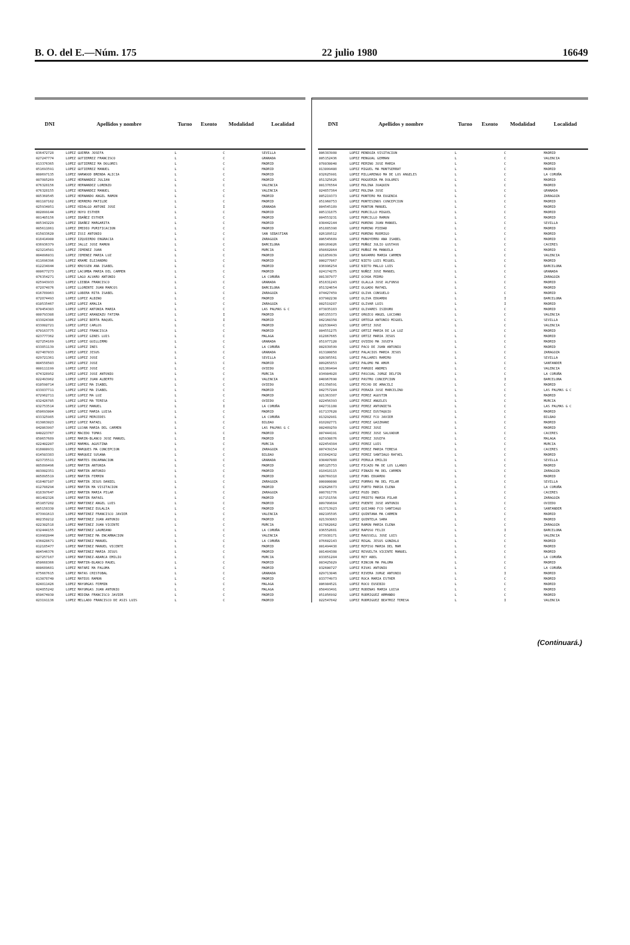B. O. del E.—Núm. 175 22 julio 1980 16649
| DNI | Apellidos y nombre | Turno | Exento | Modalidad | Localidad |
| --- | --- | --- | --- | --- | --- |
| 036472728 | LOPEZ GUERRA JOSEFA | L | | C | SEVILLA |
| 027247774 | LOPEZ GUTIERREZ FRANCISCO | L | | C | GRANADA |
| 013376365 | LOPEZ GUTIERREZ MA DOLORES | L | | C | MADRID |
| 051693591 | LOPEZ GUTIERREZ MANUEL | L | | C | MADRID |
| 000697135 | LOPEZ HARWOOD BRENDA ALICIA | L | | C | MADRID |
| 007805269 | LOPEZ HERNANDEZ JULIAN | L | | C | MADRID |
| 076328156 | LOPEZ HERNANDEZ LORENZO | L | | C | VALENCIA |
| 076328155 | LOPEZ HERNANDEZ MANUEL | L | | C | VALENCIA |
| 005360545 | LOPEZ HERNANDO ANGEL RAMON | L | | C | MADRID |
| 001107162 | LOPEZ HERRERO MATILDE | L | | C | MADRID |
| 025934051 | LOPEZ HIDALGO ANTONI JOSE | L | | I | GRANADA |
| 002099144 | LOPEZ HOYO ESTHER | L | | C | MADRID |
| 001405156 | LOPEZ IBAÑEZ ESTHER | L | | C | MADRID |
| 005343229 | LOPEZ IBAÑEZ MARGARITA | L | | C | MADRID |
| 005611861 | LOPEZ IMEDIO PURIFICACION | L | | C | MADRID |
| 015033620 | LOPEZ ISSI ANTONIO | L | | C | SAN SEBASTIAN |
| 018414900 | LOPEZ IZQUIERDO ENGRACIA | L | | C | ZARAGOZA |
| 036936379 | LOPEZ JALLE JOSE RAMON | L | | C | BARCELONA |
| 023214501 | LOPEZ JIMENEZ JUAN | L | | C | MURCIA |
| 004096031 | LOPEZ JIMENEZ MARIA LUZ | L | | C | MADRID |
| 011696396 | LOPEZ KRAME ELEJANDRO | L | | C | MADRID |
| 012234844 | LOPEZ KROSSEN ANA ISABEL | L | | C | MADRID |
| 000677273 | LOPEZ LACOMBA MARIA DEL CARMEN | L | | C | MADRID |
| 076354271 | LOPEZ LAGO ALVARO ANTONIO | L | | C | LA CORUÑA |
| 025943933 | LOPEZ LIEBDA FRANCISCO | L | | C | GRANADA |
| 072874876 | LOPEZ LLORENTE JUAN MARCOS | L | | C | BARCELONA |
| 016789963 | LOPEZ LOBERA RITA ISABEL | L | | C | ZARAGOZA |
| 072874493 | LOPEZ LOPEZ ALBINO | L | | C | MADRID |
| 010535467 | LOPEZ LOPEZ AMALIA | L | | C | ZARAGOZA |
| 070454303 | LOPEZ LOPEZ ANTONIA MARIA | L | | C | LAS PALMAS G C |
| 000793308 | LOPEZ LOPEZ ARANZAZU FATIMA | L | | I | MADRID |
| 033824308 | LOPEZ LOPEZ BERTA RAQUEL | L | | I | MADRID |
| 033802721 | LOPEZ LOPEZ CARLOS | L | | C | MADRID |
| 070163775 | LOPEZ LOPEZ FRANCISCA | L | | C | MADRID |
| 023777362 | LOPEZ LOPEZ GINES LUIS | L | | C | MALAGA |
| 027254169 | LOPEZ LOPEZ GUILLERMO | L | | C | GRANADA |
| 033851139 | LOPEZ LOPEZ INES | L | | C | LA CORUÑA |
| 027487033 | LOPEZ LOPEZ JESUS | L | | C | GRANADA |
| 029721361 | LOPEZ LOPEZ JOSE | L | | C | SEVILLA |
| 004558503 | LOPEZ LOPEZ JOSE | L | | C | MADRID |
| 000111199 | LOPEZ LOPEZ JOSE | L | | C | OVIEDO |
| 074328952 | LOPEZ LOPEZ JOSE ANTONIO | L | | C | MURCIA |
| 022493962 | LOPEZ LOPEZ JUAN ALBERTO | L | | C | VALENCIA |
| 010590714 | LOPEZ LOPEZ MA ISABEL | L | | C | OVIEDO |
| 033837711 | LOPEZ LOPEZ MA ISABEL | L | | C | MADRID |
| 072962711 | LOPEZ LOPEZ MA LUZ | L | | C | MADRID |
| 032426705 | LOPEZ LOPEZ MA TERESA | L | | C | OVIEDO |
| 032753514 | LOPEZ LOPEZ MANUEL | L | | I | LA CORUÑA |
| 050693004 | LOPEZ LOPEZ MARIA LUISA | L | | C | MADRID |
| 033325985 | LOPEZ LOPEZ MERCEDES | L | | C | LA CORUÑA |
| 013063023 | LOPEZ LOPEZ RAFAEL | L | | C | BILBAO |
| 042063997 | LOPEZ LUJAN MARIA DEL CARMEN | L | | C | LAS PALMAS G C |
| 040223767 | LOPEZ MACEDO TOMAS | L | | C | MADRID |
| 050657689 | LOPEZ MARIN-BLANCO JOSE MANUEL | L | | I | MADRID |
| 022402207 | LOPEZ MARMOL AGUSTINA | L | | C | MURCIA |
| 018000931 | LOPEZ MARQUES MA CONCEPCION | L | | C | ZARAGOZA |
| 014503383 | LOPEZ MARQUEZ SUSANA | L | | C | BILBAO |
| 023735511 | LOPEZ MARTES ENCARNACION | L | | C | GRANADA |
| 005899496 | LOPEZ MARTIN ANTONIA | L | | C | MADRID |
| 003802351 | LOPEZ MARTIN ANTONIO | L | | C | MADRID |
| 005895519 | LOPEZ MARTIN FERMIN | L | | C | MADRID |
| 018407107 | LOPEZ MARTIN JESUS DANIEL | L | | C | ZARAGOZA |
| 012708294 | LOPEZ MARTIN MA VISITACION | L | | C | MADRID |
| 018397647 | LOPEZ MARTIN MARIA PILAR | L | | C | ZARAGOZA |
| 001482326 | LOPEZ MARTIN RAFAEL | L | | C | MADRID |
| 051057282 | LOPEZ MARTINEZ ANGEL LUIS | L | | C | MADRID |
| 005158330 | LOPEZ MARTINEZ EULALIA | L | | C | MADRID |
| 073991613 | LOPEZ MARTINEZ FRANCISCO JAVIER | L | | C | VALENCIA |
| 002350212 | LOPEZ MARTINEZ JUAN ANTONIO | L | | C | MADRID |
| 022302518 | LOPEZ MARTINEZ JUAN VICENTE | L | | C | MURCIA |
| 032444155 | LOPEZ MARTINEZ LAUREANO | L | | C | LA CORUÑA |
| 019982044 | LOPEZ MARTINEZ MA ENCARNACION | L | | C | VALENCIA |
| 036028671 | LOPEZ MARTINEZ MANUEL | L | | C | LA CORUÑA |
| 012185477 | LOPEZ MARTINEZ MANUEL VICENTE | L | | C | MADRID |
| 004546376 | LOPEZ MARTINEZ MARIA JESUS | L | | C | MADRID |
| 027257167 | LOPEZ MARTINEZ-ABARCA EMILIO | L | | C | MURCIA |
| 050668366 | LOPEZ MARTIN-BLANCO RAUEL | L | | C | MADRID |
| 000689681 | LOPEZ MATARI MA PALOMA | L | | C | MADRID |
| 075667615 | LOPEZ MATAS CRISTOBAL | L | | C | GRANADA |
| 013078740 | LOPEZ MATEOS RAMON | L | | C | MADRID |
| 024811426 | LOPEZ MAYORGAS FERMIN | L | | C | MALAGA |
| 024855242 | LOPEZ MAYORGAS JUAN ANTONIO | L | | C | MALAGA |
| 050674030 | LOPEZ MEDINA FRANCISCO JAVIER | L | | C | MADRID |
| 023191136 | LOPEZ MELLADO FRANCISCO DE ASIS LUIS | L | | C | MADRID |
| DNI | Apellidos y nombre | Turno | Exento | Modalidad | Localidad |
| --- | --- | --- | --- | --- | --- |
| 006383980 | LOPEZ MENDOZA VISITACION | L | | C | MADRID |
| 005152436 | LOPEZ MENGUAL GERMAN | L | | C | VALENCIA |
| 070030040 | LOPEZ MERINO JOSE MARIA | L | | C | MADRID |
| 013099408 | LOPEZ MIGUEL MA MONTSERRAT | L | | C | MADRID |
| 032625901 | LOPEZ MILLARENGO MA DE LOS ANGELES | L | | C | LA CORUÑA |
| 051325626 | LOPEZ MOGUERZA MA DOLORES | L | | C | MADRID |
| 001376564 | LOPEZ MOLINA JOAQUIN | L | | C | MADRID |
| 024857364 | LOPEZ MOLINA JOSE | L | | C | GRANADA |
| 005219373 | LOPEZ MONTERO MA EUGENIA | L | | C | ZARAGOZA |
| 051960753 | LOPEZ MONTESINOS CONCEPCION | L | | C | MADRID |
| 004545189 | LOPEZ MONTON MANUEL | L | | C | MADRID |
| 005131875 | LOPEZ MORCILLO MIGUEL | L | | C | MADRID |
| 004553231 | LOPEZ MORCILLO RAMON | L | | C | MADRID |
| 030442144 | LOPEZ MORENO JUAN MANUEL | L | | C | SEVILLA |
| 051885398 | LOPEZ MORENO PIEDAD | L | | C | MADRID |
| 026189512 | LOPEZ MORENO RODRIGO | L | | C | MADRID |
| 006545689 | LOPEZ MUNOYERRO ANA ISABEL | L | | C | MADRID |
| 009169026 | LOPEZ MUÑOZ JULIO GUSTAVO | L | | C | CACERES |
| 050682064 | LOPEZ MUÑOZ MA MANUELA | L | | C | MADRID |
| 021059939 | LOPEZ NAVARRO MARIA CARMEN | L | | C | VALENCIA |
| 000277067 | LOPEZ NIETO LUIS MIGUEL | L | | C | MADRID |
| 036996254 | LOPEZ NIETO MALLO LUIS | L | | C | BARCELONA |
| 024174275 | LOPEZ NUÑEZ JOSE MANUEL | L | | C | GRANADA |
| 001387977 | LOPEZ OCHOA PEDRO | L | | C | ZARAGOZA |
| 051631243 | LOPEZ OLALLA JOSE ALFONSO | L | | C | MADRID |
| 051324654 | LOPEZ OLGADO RAFAEL | L | | C | MADRID |
| 074427459 | LOPEZ OLIVA CONSUELO | L | | C | MADRID |
| 037902230 | LOPEZ OLIVA EDUARDO | L | | I | BARCELONA |
| 002519287 | LOPEZ OLIVAR LUIS | L | | I | MADRID |
| 073035183 | LOPEZ OLIVARES ISIDORO | L | | C | MADRID |
| 005155373 | LOPEZ OROZCO ANGEL LUCIANO | L | | C | VALENCIA |
| 042160350 | LOPEZ ORTEGA ANTONIO MIGUEL | L | | C | SEVILLA |
| 022530443 | LOPEZ ORTIZ JOSE | L | | C | VALENCIA |
| 004551275 | LOPEZ ORTIZ MARIA DE LA LUZ | L | | C | MADRID |
| 012867665 | LOPEZ ORTIZ MARIA JESUS | L | | C | MADRID |
| 051977120 | LOPEZ OVIEDO MA JOSEFA | L | | C | MADRID |
| 002839599 | LOPEZ PACO DE JUAN ANTONIO | L | | C | MADRID |
| 013100058 | LOPEZ PALACIOS MARIA JESUS | L | | C | ZARAGOZA |
| 020305561 | LOPEZ PALLARES RAMIRO | L | | C | SEVILLA |
| 009265853 | LOPEZ PALOMO MA AMOR | L | | C | SANTANDER |
| 021369494 | LOPEZ PARODI ANDRES | L | | C | VALENCIA |
| 034904928 | LOPEZ PASCUAL JORGE DELFIN | L | | C | LA CORUÑA |
| 040967690 | LOPEZ PASTRO CONCEPCION | L | | I | BARCELONA |
| 051350591 | LOPEZ PECHO DE ARACELI | L | | C | MADRID |
| 042757204 | LOPEZ PERAZA JOSE MARCELINO | L | | C | LAS PALMAS G C |
| 021363387 | LOPEZ PEREZ AGUSTIN | L | | C | MADRID |
| 022456393 | LOPEZ PEREZ ANGELES | L | | C | MURCIA |
| 042731180 | LOPEZ PEREZ ANTONIETA | L | | C | LAS PALMAS G C |
| 017137620 | LOPEZ PEREZ EUSTAQUIO | L | | C | MADRID |
| 013292981 | LOPEZ PEREZ FCO JAVIER | L | | C | BILBAO |
| 018202771 | LOPEZ PEREZ GAIZKANE | L | | C | MADRID |
| 002489259 | LOPEZ PEREZ JOSE | L | | C | MADRID |
| 007444191 | LOPEZ PEREZ JOSE SALVADOR | L | | C | CACERES |
| 025930876 | LOPEZ PEREZ JOSEFA | L | | C | MALAGA |
| 022454384 | LOPEZ PEREZ LUIS | L | | C | MURCIA |
| 007439154 | LOPEZ PEREZ MARIA TERESA | L | | C | CACERES |
| 033842432 | LOPEZ PEREZ SANTIAGO RAFAEL | L | | C | MADRID |
| 030407088 | LOPEZ PERULA EMILIO | L | | C | SEVILLA |
| 005125753 | LOPEZ PICAZO MA DE LOS LLANOS | L | | C | MADRID |
| 018418115 | LOPEZ PINAZO MA DEL CARMEN | L | | C | ZARAGOZA |
| 020769318 | LOPEZ PONS EDUARDO | L | | C | MADRID |
| 000000000 | LOPEZ PORRAS MA DEL PILAR | L | | C | SEVILLA |
| 032626673 | LOPEZ PORTO MARIA ELENA | L | | C | LA CORUÑA |
| 008781776 | LOPEZ POZO INES | L | | C | CACERES |
| 017151556 | LOPEZ PRIETO MARIA PILAR | L | | C | ZARAGOZA |
| 009709684 | LOPEZ PUENTE JOSE ANTONIO | L | | C | OVIEDO |
| 013713923 | LOPEZ QUIJANO FCO SANTIAGO | L | | C | SANTANDER |
| 002195595 | LOPEZ QUINTANA MA CARMEN | L | | C | MADRID |
| 021393063 | LOPEZ QUINTELA SARA | L | | C | MADRID |
| 017862062 | LOPEZ RAMON MARIA ELENA | L | | C | ZARAGOZA |
| 036552681 | LOPEZ RAPOSO FELIX | L | | I | BARCELONA |
| 073938171 | LOPEZ RAUSSELL JOSE LUIS | L | | C | VALENCIA |
| 076602143 | LOPEZ REGAL JESUS GONZALO | L | | C | MADRID |
| 001494438 | LOPEZ REPISO MARIA DEL MAR | L | | C | MADRID |
| 001484380 | LOPEZ REVUELTA VICENTE MANUEL | L | | C | MADRID |
| 033851284 | LOPEZ REY ABEL | L | | C | LA CORUÑA |
| 003425029 | LOPEZ RINCON MA PALOMA | L | | C | MADRID |
| 032600727 | LOPEZ RIVAS ANTONIO | L | | C | LA CORUÑA |
| 029713046 | LOPEZ RIVERA JORGE ANTONIO | L | | I | MADRID |
| 033774973 | LOPEZ ROCA MARIA ESTHER | L | | C | MADRID |
| 006904521 | LOPEZ ROCO EUSEBIO | L | | C | MADRID |
| 050493491 | LOPEZ RODENAS MARIA LUISA | L | | C | MADRID |
| 051056992 | LOPEZ RODRIGUEZ ARMANDO | L | | C | MADRID |
| 022547842 | LOPEZ RODRIGUEZ BEATRIZ TERESA | L | | I | VALENCIA |
(Continuará.)